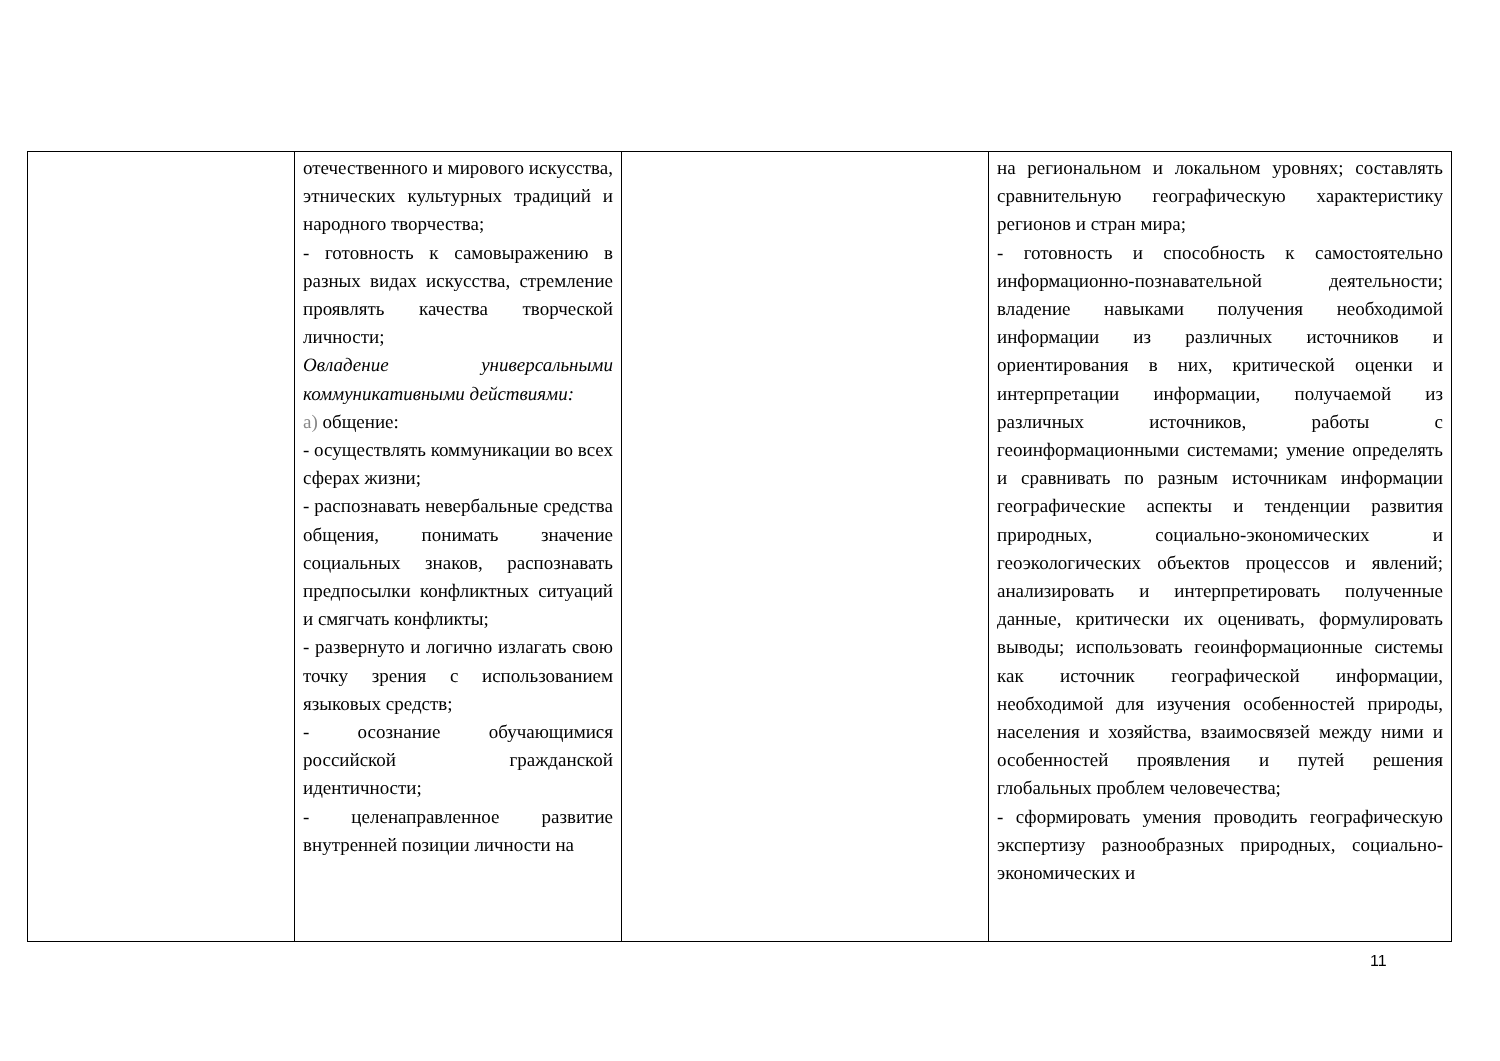| | отечественного и мирового искусства, этнических культурных традиций и народного творчества; - готовность к самовыражению в разных видах искусства, стремление проявлять качества творческой личности; Овладение универсальными коммуникативными действиями: а) общение: - осуществлять коммуникации во всех сферах жизни; - распознавать невербальные средства общения, понимать значение социальных знаков, распознавать предпосылки конфликтных ситуаций и смягчать конфликты; - развернуто и логично излагать свою точку зрения с использованием языковых средств; - осознание обучающимися российской гражданской идентичности; - целенаправленное развитие внутренней позиции личности на | | на региональном и локальном уровнях; составлять сравнительную географическую характеристику регионов и стран мира; - готовность и способность к самостоятельно информационно-познавательной деятельности; владение навыками получения необходимой информации из различных источников и ориентирования в них, критической оценки и интерпретации информации, получаемой из различных источников, работы с геоинформационными системами; умение определять и сравнивать по разным источникам информации географические аспекты и тенденции развития природных, социально-экономических и геоэкологических объектов процессов и явлений; анализировать и интерпретировать полученные данные, критически их оценивать, формулировать выводы; использовать геоинформационные системы как источник географической информации, необходимой для изучения особенностей природы, населения и хозяйства, взаимосвязей между ними и особенностей проявления и путей решения глобальных проблем человечества; - сформировать умения проводить географическую экспертизу разнообразных природных, социально-экономических и |
11